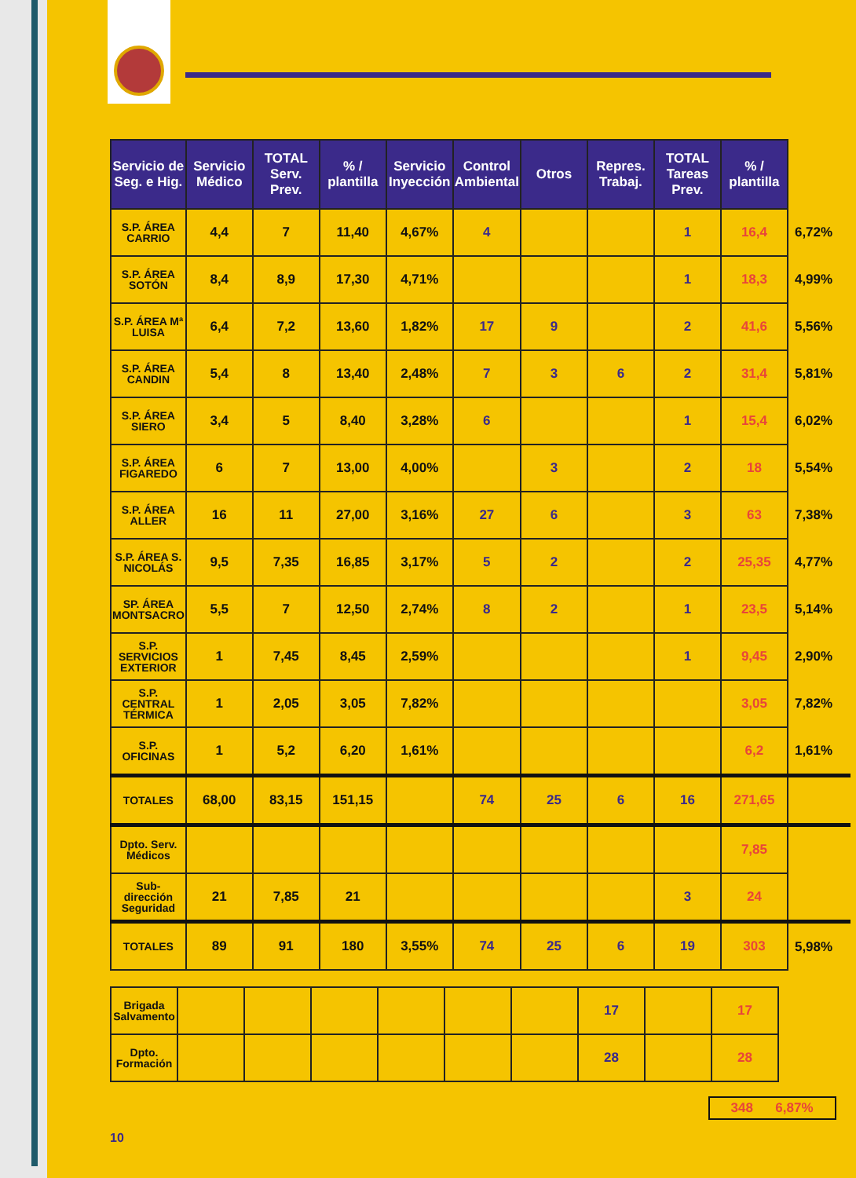| Servicio de Seg. e Hig. | Servicio Médico | TOTAL Serv. Prev. | % / plantilla | Servicio Inyección | Control Ambiental | Otros | Repres. Trabaj. | TOTAL Tareas Prev. | % / plantilla | |
| S.P. ÁREA CARRIO | 4,4 | 7 | 11,40 | 4,67% | 4 | | | 1 | 16,4 | 6,72% |
| S.P. ÁREA SOTÓN | 8,4 | 8,9 | 17,30 | 4,71% | | | | 1 | 18,3 | 4,99% |
| S.P. ÁREA Mª LUISA | 6,4 | 7,2 | 13,60 | 1,82% | 17 | 9 | | 2 | 41,6 | 5,56% |
| S.P. ÁREA CANDIN | 5,4 | 8 | 13,40 | 2,48% | 7 | 3 | 6 | 2 | 31,4 | 5,81% |
| S.P. ÁREA SIERO | 3,4 | 5 | 8,40 | 3,28% | 6 | | | 1 | 15,4 | 6,02% |
| S.P. ÁREA FIGAREDO | 6 | 7 | 13,00 | 4,00% | | 3 | | 2 | 18 | 5,54% |
| S.P. ÁREA ALLER | 16 | 11 | 27,00 | 3,16% | 27 | 6 | | 3 | 63 | 7,38% |
| S.P. ÁREA S. NICOLÁS | 9,5 | 7,35 | 16,85 | 3,17% | 5 | 2 | | 2 | 25,35 | 4,77% |
| SP. ÁREA MONTSACRO | 5,5 | 7 | 12,50 | 2,74% | 8 | 2 | | 1 | 23,5 | 5,14% |
| S.P. SERVICIOS EXTERIOR | 1 | 7,45 | 8,45 | 2,59% | | | | 1 | 9,45 | 2,90% |
| S.P. CENTRAL TÉRMICA | 1 | 2,05 | 3,05 | 7,82% | | | | | 3,05 | 7,82% |
| S.P. OFICINAS | 1 | 5,2 | 6,20 | 1,61% | | | | | 6,2 | 1,61% |
| TOTALES | 68,00 | 83,15 | 151,15 | | 74 | 25 | 6 | 16 | 271,65 | |
| Dpto. Serv. Médicos | | | | | | | | | 7,85 | |
| Sub-dirección Seguridad | 21 | 7,85 | 21 | | | | | 3 | 24 | |
| TOTALES | 89 | 91 | 180 | 3,55% | 74 | 25 | 6 | 19 | 303 | 5,98% |
| Brigada Salvamento | | | | | | | 17 | | 17 |
| Dpto. Formación | | | | | | | 28 | | 28 |
348 6,87%
10